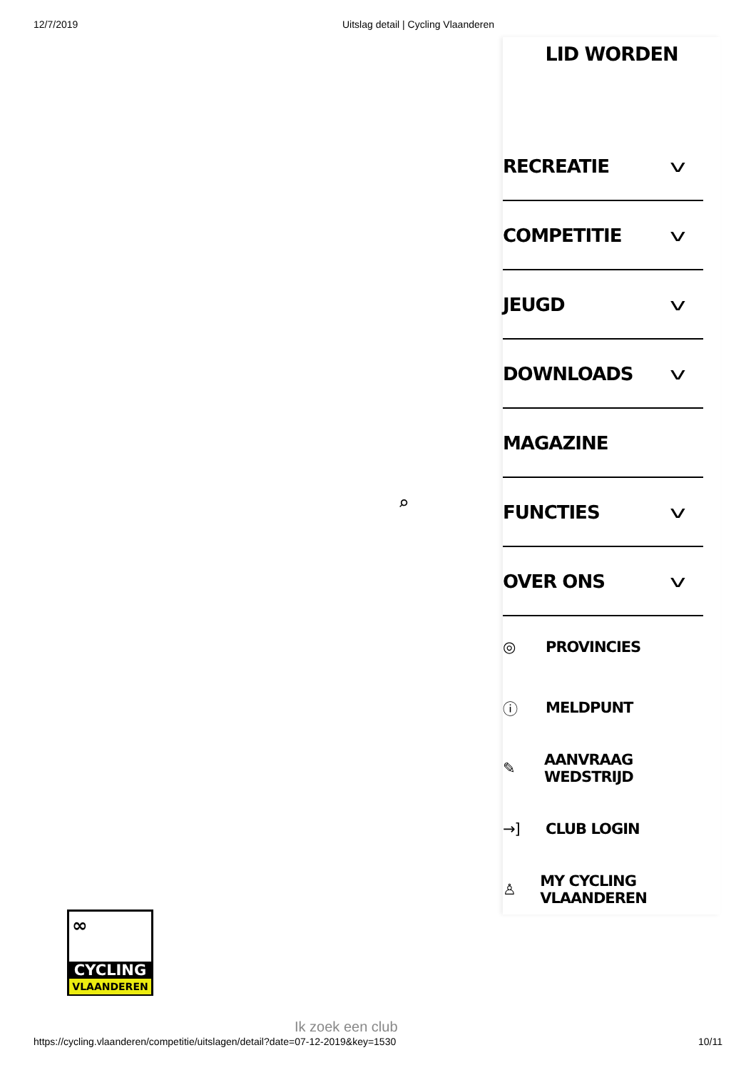12/7/2019 Uitslag detail | Cycling Vlaanderen
⌕
LID WORDEN
RECREATIE v
COMPETITIE v
JEUGD v
DOWNLOADS v
MAGAZINE
FUNCTIES v
OVER ONS v
◎ PROVINCIES
ⓘ MELDPUNT
✎ AANVRAAG WEDSTRIJD
→] CLUB LOGIN
♙ MY CYCLING VLAANDEREN
∞
CYCLING
VLAANDEREN
Ik zoek een club
https://cycling.vlaanderen/competitie/uitslagen/detail?date=07-12-2019&key=1530 10/11